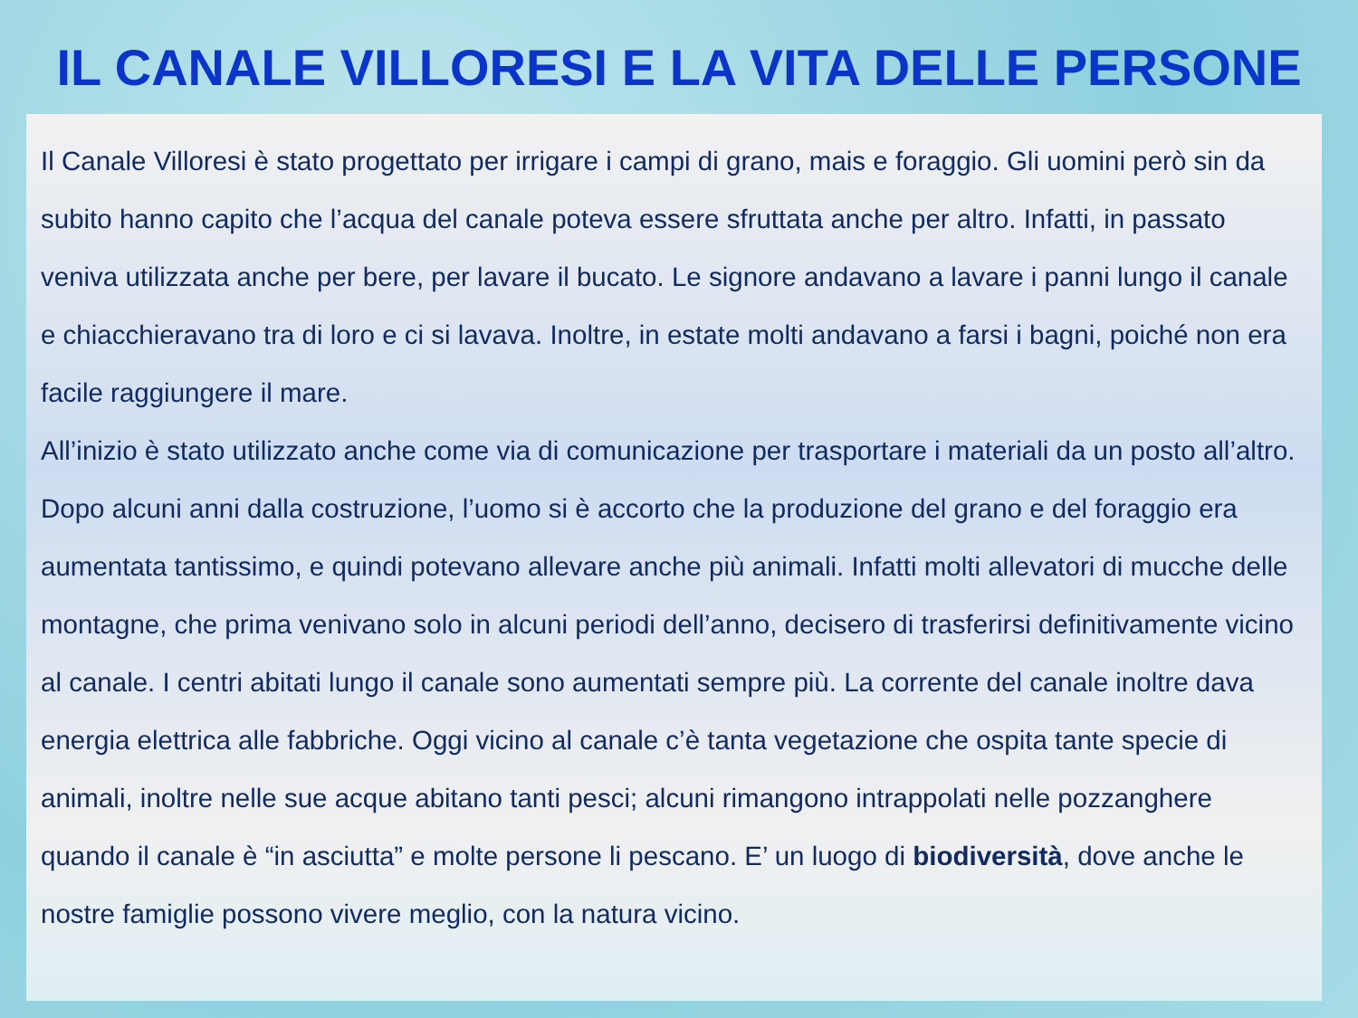IL CANALE VILLORESI E LA VITA DELLE PERSONE
Il Canale Villoresi è stato progettato per irrigare i campi di grano, mais e foraggio. Gli uomini però sin da subito hanno capito che l’acqua del canale poteva essere sfruttata anche per altro. Infatti, in passato veniva utilizzata anche per bere, per lavare il bucato. Le signore andavano a lavare i panni lungo il canale e chiacchieravano tra di loro e ci si lavava. Inoltre, in estate molti andavano a farsi i bagni, poiché non era facile raggiungere il mare.
All’inizio è stato utilizzato anche come via di comunicazione per trasportare i materiali da un posto all’altro. Dopo alcuni anni dalla costruzione, l’uomo si è accorto che la produzione del grano e del foraggio era aumentata tantissimo, e quindi potevano allevare anche più animali. Infatti molti allevatori di mucche delle montagne, che prima venivano solo in alcuni periodi dell’anno, decisero di trasferirsi definitivamente vicino al canale. I centri abitati lungo il canale sono aumentati sempre più. La corrente del canale inoltre dava energia elettrica alle fabbriche. Oggi vicino al canale c’è tanta vegetazione che ospita tante specie di animali, inoltre nelle sue acque abitano tanti pesci; alcuni rimangono intrappolati nelle pozzanghere quando il canale è “in asciutta” e molte persone li pescano. E’ un luogo di biodiversità, dove anche le nostre famiglie possono vivere meglio, con la natura vicino.